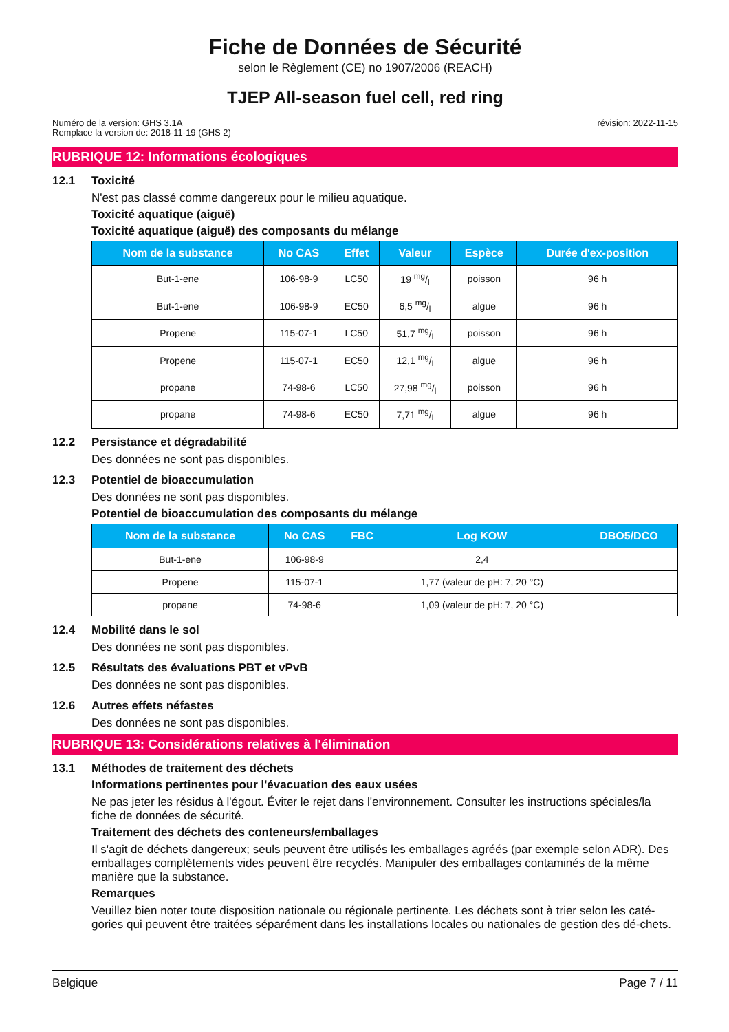Fiche de Données de Sécurité
selon le Règlement (CE) no 1907/2006 (REACH)
TJEP All-season fuel cell, red ring
Numéro de la version: GHS 3.1A
Remplace la version de: 2018-11-19 (GHS 2)
révision: 2022-11-15
RUBRIQUE 12: Informations écologiques
12.1 Toxicité
N'est pas classé comme dangereux pour le milieu aquatique.
Toxicité aquatique (aiguë)
Toxicité aquatique (aiguë) des composants du mélange
| Nom de la substance | No CAS | Effet | Valeur | Espèce | Durée d'ex-position |
| --- | --- | --- | --- | --- | --- |
| But-1-ene | 106-98-9 | LC50 | 19 mg/l | poisson | 96 h |
| But-1-ene | 106-98-9 | EC50 | 6,5 mg/l | algue | 96 h |
| Propene | 115-07-1 | LC50 | 51,7 mg/l | poisson | 96 h |
| Propene | 115-07-1 | EC50 | 12,1 mg/l | algue | 96 h |
| propane | 74-98-6 | LC50 | 27,98 mg/l | poisson | 96 h |
| propane | 74-98-6 | EC50 | 7,71 mg/l | algue | 96 h |
12.2 Persistance et dégradabilité
Des données ne sont pas disponibles.
12.3 Potentiel de bioaccumulation
Des données ne sont pas disponibles.
Potentiel de bioaccumulation des composants du mélange
| Nom de la substance | No CAS | FBC | Log KOW | DBO5/DCO |
| --- | --- | --- | --- | --- |
| But-1-ene | 106-98-9 | | 2,4 | |
| Propene | 115-07-1 | | 1,77 (valeur de pH: 7, 20 °C) | |
| propane | 74-98-6 | | 1,09 (valeur de pH: 7, 20 °C) | |
12.4 Mobilité dans le sol
Des données ne sont pas disponibles.
12.5 Résultats des évaluations PBT et vPvB
Des données ne sont pas disponibles.
12.6 Autres effets néfastes
Des données ne sont pas disponibles.
RUBRIQUE 13: Considérations relatives à l'élimination
13.1 Méthodes de traitement des déchets
Informations pertinentes pour l'évacuation des eaux usées
Ne pas jeter les résidus à l'égout. Éviter le rejet dans l'environnement. Consulter les instructions spéciales/la fiche de données de sécurité.
Traitement des déchets des conteneurs/emballages
Il s'agit de déchets dangereux; seuls peuvent être utilisés les emballages agréés (par exemple selon ADR). Des emballages complètements vides peuvent être recyclés. Manipuler des emballages contaminés de la même manière que la substance.
Remarques
Veuillez bien noter toute disposition nationale ou régionale pertinente. Les déchets sont à trier selon les caté-gories qui peuvent être traitées séparément dans les installations locales ou nationales de gestion des dé-chets.
Belgique Page 7 / 11